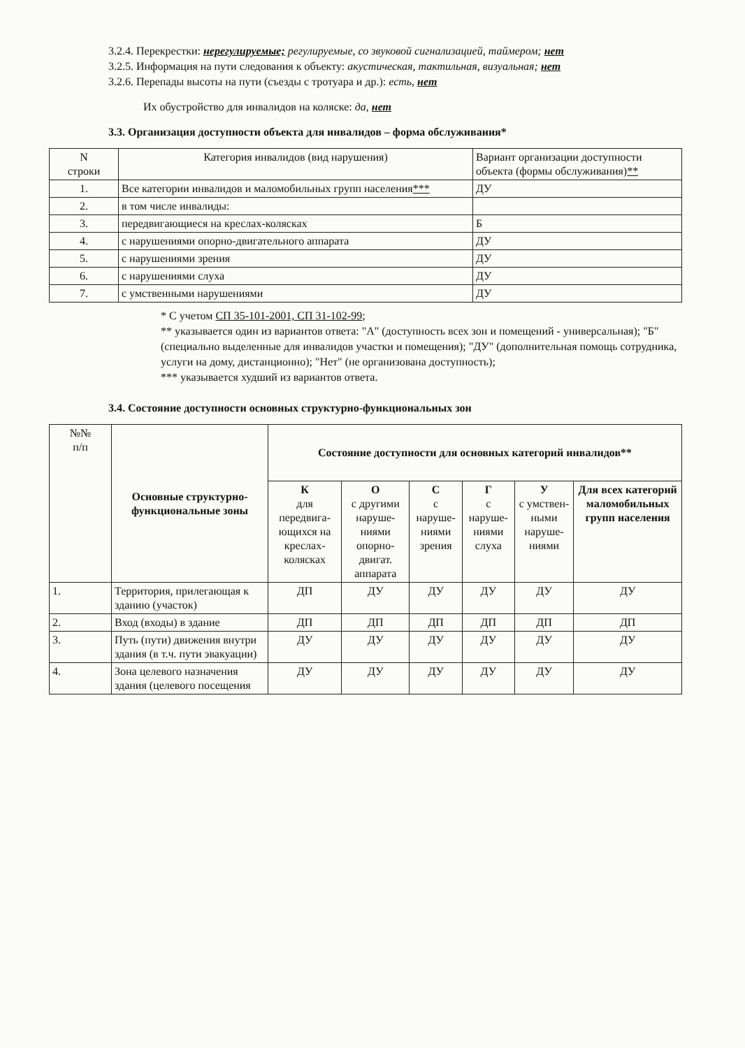3.2.4. Перекрестки: нерегулируемые; регулируемые, со звуковой сигнализацией, таймером; нет
3.2.5. Информация на пути следования к объекту: акустическая, тактильная, визуальная; нет
3.2.6. Перепады высоты на пути (съезды с тротуара и др.): есть, нет
Их обустройство для инвалидов на коляске: да, нет
3.3. Организация доступности объекта для инвалидов – форма обслуживания*
| N строки | Категория инвалидов (вид нарушения) | Вариант организации доступности объекта (формы обслуживания) ** |
| 1. | Все категории инвалидов и маломобильных групп населения *** | ДУ |
| 2. | в том числе инвалиды: | |
| 3. | передвигающиеся на креслах-колясках | Б |
| 4. | с нарушениями опорно-двигательного аппарата | ДУ |
| 5. | с нарушениями зрения | ДУ |
| 6. | с нарушениями слуха | ДУ |
| 7. | с умственными нарушениями | ДУ |
* С учетом СП 35-101-2001, СП 31-102-99;
** указывается один из вариантов ответа: "А" (доступность всех зон и помещений - универсальная); "Б" (специально выделенные для инвалидов участки и помещения); "ДУ" (дополнительная помощь сотрудника, услуги на дому, дистанционно); "Нет" (не организована доступность);
*** указывается худший из вариантов ответа.
3.4. Состояние доступности основных структурно-функциональных зон
| №№ п/п | Основные структурно-функциональные зоны | Состояние доступности для основных категорий инвалидов** | | | | | |
| --- | --- | --- | --- | --- | --- | --- | --- |
| | | К для передвига-ющихся на креслах-колясках | О с другими наруше-ниями опорно-двигат. аппарата | С с наруше-ниями зрения | Г с наруше-ниями слуха | У с умствен-ными наруше-ниями | Для всех категорий маломобильных групп населения |
| 1. | Территория, прилегающая к зданию (участок) | ДП | ДУ | ДУ | ДУ | ДУ | ДУ |
| 2. | Вход (входы) в здание | ДП | ДП | ДП | ДП | ДП | ДП |
| 3. | Путь (пути) движения внутри здания (в т.ч. пути эвакуации) | ДУ | ДУ | ДУ | ДУ | ДУ | ДУ |
| 4. | Зона целевого назначения здания (целевого посещения | ДУ | ДУ | ДУ | ДУ | ДУ | ДУ |